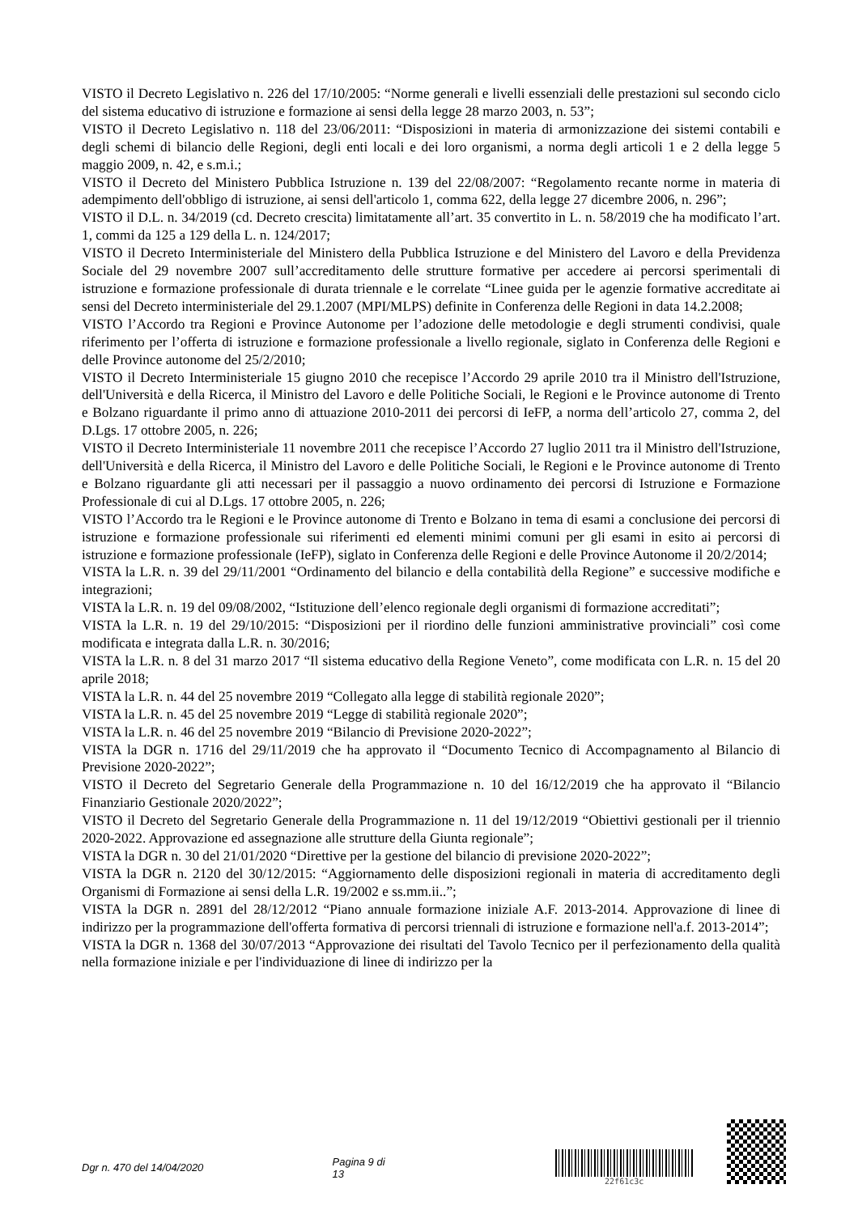VISTO il Decreto Legislativo n. 226 del 17/10/2005: “Norme generali e livelli essenziali delle prestazioni sul secondo ciclo del sistema educativo di istruzione e formazione ai sensi della legge 28 marzo 2003, n. 53”;
VISTO il Decreto Legislativo n. 118 del 23/06/2011: “Disposizioni in materia di armonizzazione dei sistemi contabili e degli schemi di bilancio delle Regioni, degli enti locali e dei loro organismi, a norma degli articoli 1 e 2 della legge 5 maggio 2009, n. 42, e s.m.i.;
VISTO il Decreto del Ministero Pubblica Istruzione n. 139 del 22/08/2007: “Regolamento recante norme in materia di adempimento dell'obbligo di istruzione, ai sensi dell'articolo 1, comma 622, della legge 27 dicembre 2006, n. 296”;
VISTO il D.L. n. 34/2019 (cd. Decreto crescita) limitatamente all’art. 35 convertito in L. n. 58/2019 che ha modificato l’art. 1, commi da 125 a 129 della L. n. 124/2017;
VISTO il Decreto Interministeriale del Ministero della Pubblica Istruzione e del Ministero del Lavoro e della Previdenza Sociale del 29 novembre 2007 sull’accreditamento delle strutture formative per accedere ai percorsi sperimentali di istruzione e formazione professionale di durata triennale e le correlate “Linee guida per le agenzie formative accreditate ai sensi del Decreto interministeriale del 29.1.2007 (MPI/MLPS) definite in Conferenza delle Regioni in data 14.2.2008;
VISTO l’Accordo tra Regioni e Province Autonome per l’adozione delle metodologie e degli strumenti condivisi, quale riferimento per l’offerta di istruzione e formazione professionale a livello regionale, siglato in Conferenza delle Regioni e delle Province autonome del 25/2/2010;
VISTO il Decreto Interministeriale 15 giugno 2010 che recepisce l’Accordo 29 aprile 2010 tra il Ministro dell'Istruzione, dell'Università e della Ricerca, il Ministro del Lavoro e delle Politiche Sociali, le Regioni e le Province autonome di Trento e Bolzano riguardante il primo anno di attuazione 2010-2011 dei percorsi di IeFP, a norma dell’articolo 27, comma 2, del D.Lgs. 17 ottobre 2005, n. 226;
VISTO il Decreto Interministeriale 11 novembre 2011 che recepisce l’Accordo 27 luglio 2011 tra il Ministro dell'Istruzione, dell'Università e della Ricerca, il Ministro del Lavoro e delle Politiche Sociali, le Regioni e le Province autonome di Trento e Bolzano riguardante gli atti necessari per il passaggio a nuovo ordinamento dei percorsi di Istruzione e Formazione Professionale di cui al D.Lgs. 17 ottobre 2005, n. 226;
VISTO l’Accordo tra le Regioni e le Province autonome di Trento e Bolzano in tema di esami a conclusione dei percorsi di istruzione e formazione professionale sui riferimenti ed elementi minimi comuni per gli esami in esito ai percorsi di istruzione e formazione professionale (IeFP), siglato in Conferenza delle Regioni e delle Province Autonome il 20/2/2014;
VISTA la L.R. n. 39 del 29/11/2001 “Ordinamento del bilancio e della contabilità della Regione” e successive modifiche e integrazioni;
VISTA la L.R. n. 19 del 09/08/2002, “Istituzione dell’elenco regionale degli organismi di formazione accreditati”;
VISTA la L.R. n. 19 del 29/10/2015: “Disposizioni per il riordino delle funzioni amministrative provinciali” così come modificata e integrata dalla L.R. n. 30/2016;
VISTA la L.R. n. 8 del 31 marzo 2017 “Il sistema educativo della Regione Veneto”, come modificata con L.R. n. 15 del 20 aprile 2018;
VISTA la L.R. n. 44 del 25 novembre 2019 “Collegato alla legge di stabilità regionale 2020”;
VISTA la L.R. n. 45 del 25 novembre 2019 “Legge di stabilità regionale 2020”;
VISTA la L.R. n. 46 del 25 novembre 2019 “Bilancio di Previsione 2020-2022”;
VISTA la DGR n. 1716 del 29/11/2019 che ha approvato il “Documento Tecnico di Accompagnamento al Bilancio di Previsione 2020-2022”;
VISTO il Decreto del Segretario Generale della Programmazione n. 10 del 16/12/2019 che ha approvato il “Bilancio Finanziario Gestionale 2020/2022”;
VISTO il Decreto del Segretario Generale della Programmazione n. 11 del 19/12/2019 “Obiettivi gestionali per il triennio 2020-2022. Approvazione ed assegnazione alle strutture della Giunta regionale”;
VISTA la DGR n. 30 del 21/01/2020 “Direttive per la gestione del bilancio di previsione 2020-2022”;
VISTA la DGR n. 2120 del 30/12/2015: “Aggiornamento delle disposizioni regionali in materia di accreditamento degli Organismi di Formazione ai sensi della L.R. 19/2002 e ss.mm.ii..”;
VISTA la DGR n. 2891 del 28/12/2012 “Piano annuale formazione iniziale A.F. 2013-2014. Approvazione di linee di indirizzo per la programmazione dell'offerta formativa di percorsi triennali di istruzione e formazione nell'a.f. 2013-2014”;
VISTA la DGR n. 1368 del 30/07/2013 “Approvazione dei risultati del Tavolo Tecnico per il perfezionamento della qualità nella formazione iniziale e per l'individuazione di linee di indirizzo per la
Dgr n. 470 del 14/04/2020 Pagina 9 di 13
22f61c3c